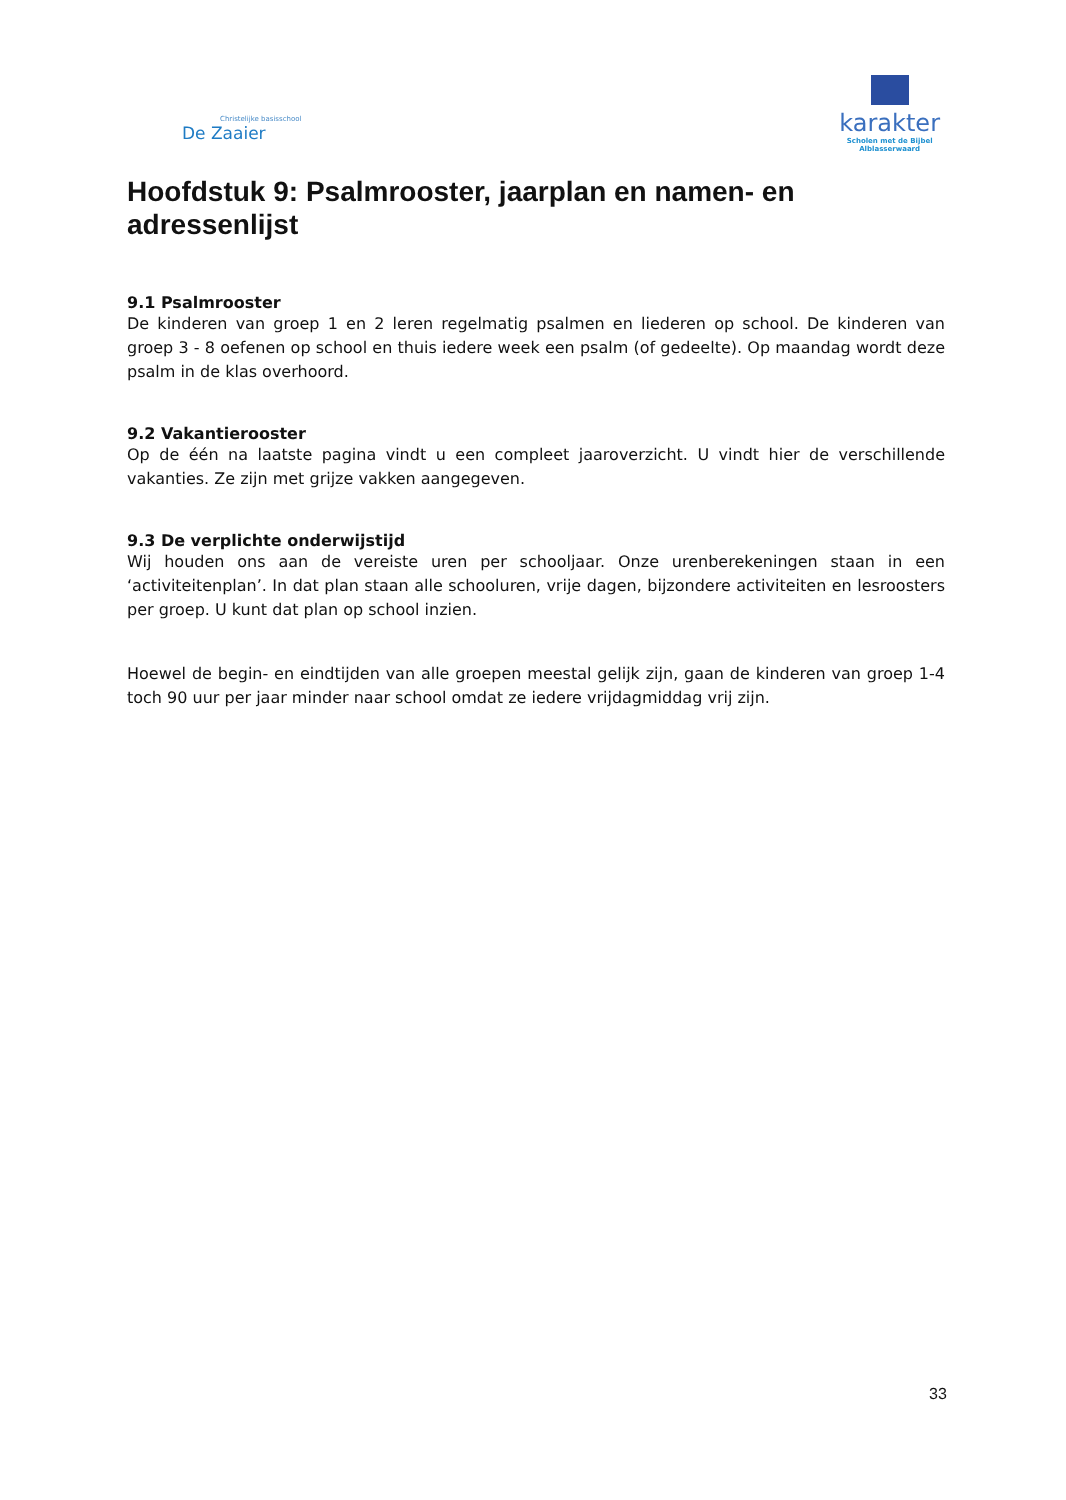Christelijke basisschool
De Zaaier
karakter
Scholen met de Bijbel
Alblasserwaard
Hoofdstuk 9: Psalmrooster, jaarplan en namen- en adressenlijst
9.1 Psalmrooster
De kinderen van groep 1 en 2 leren regelmatig psalmen en liederen op school. De kinderen van groep 3 - 8 oefenen op school en thuis iedere week een psalm (of gedeelte). Op maandag wordt deze psalm in de klas overhoord.
9.2 Vakantierooster
Op de één na laatste pagina vindt u een compleet jaaroverzicht. U vindt hier de verschillende vakanties. Ze zijn met grijze vakken aangegeven.
9.3 De verplichte onderwijstijd
Wij houden ons aan de vereiste uren per schooljaar. Onze urenberekeningen staan in een ‘activiteitenplan’. In dat plan staan alle schooluren, vrije dagen, bijzondere activiteiten en lesroosters per groep. U kunt dat plan op school inzien.
Hoewel de begin- en eindtijden van alle groepen meestal gelijk zijn, gaan de kinderen van groep 1-4 toch 90 uur per jaar minder naar school omdat ze iedere vrijdagmiddag vrij zijn.
33